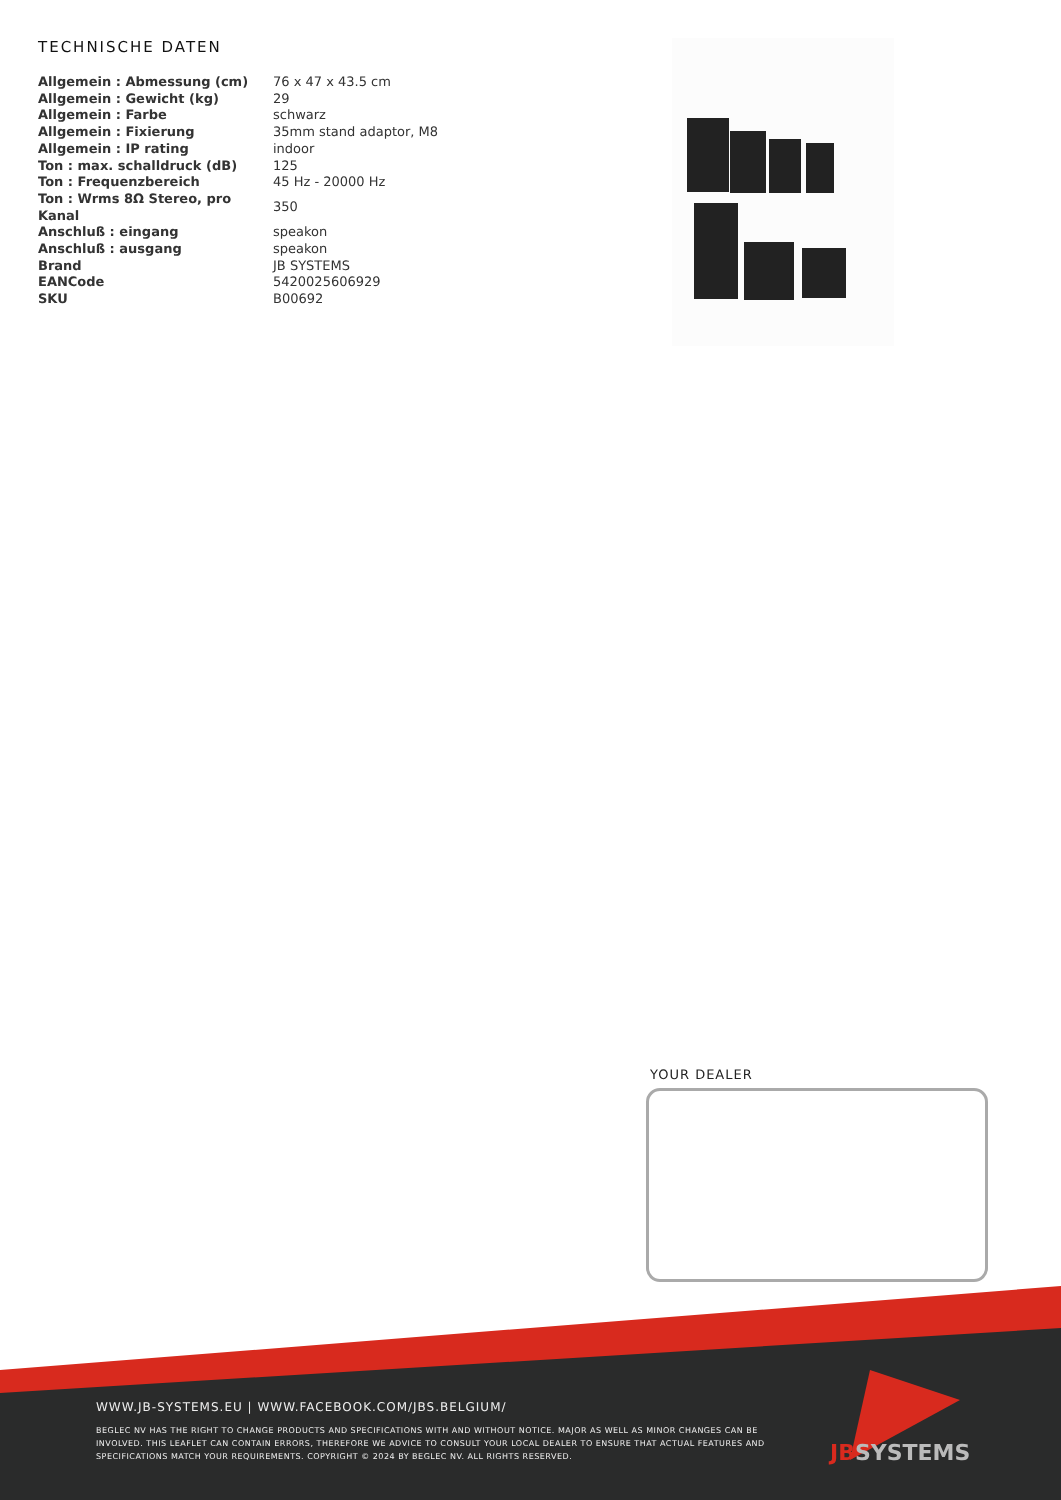TECHNISCHE DATEN
| Allgemein : Abmessung (cm) | 76 x 47 x 43.5 cm |
| Allgemein : Gewicht (kg) | 29 |
| Allgemein : Farbe | schwarz |
| Allgemein : Fixierung | 35mm stand adaptor, M8 |
| Allgemein : IP rating | indoor |
| Ton : max. schalldruck (dB) | 125 |
| Ton : Frequenzbereich | 45 Hz - 20000 Hz |
| Ton : Wrms 8Ω Stereo, pro Kanal | 350 |
| Anschluß : eingang | speakon |
| Anschluß : ausgang | speakon |
| Brand | JB SYSTEMS |
| EANCode | 5420025606929 |
| SKU | B00692 |
YOUR DEALER
WWW.JB-SYSTEMS.EU | WWW.FACEBOOK.COM/JBS.BELGIUM/
BEGLEC NV HAS THE RIGHT TO CHANGE PRODUCTS AND SPECIFICATIONS WITH AND WITHOUT NOTICE. MAJOR AS WELL AS MINOR CHANGES CAN BE INVOLVED. THIS LEAFLET CAN CONTAIN ERRORS, THEREFORE WE ADVICE TO CONSULT YOUR LOCAL DEALER TO ENSURE THAT ACTUAL FEATURES AND SPECIFICATIONS MATCH YOUR REQUIREMENTS. COPYRIGHT © 2024 BY BEGLEC NV. ALL RIGHTS RESERVED.
JBSYSTEMS